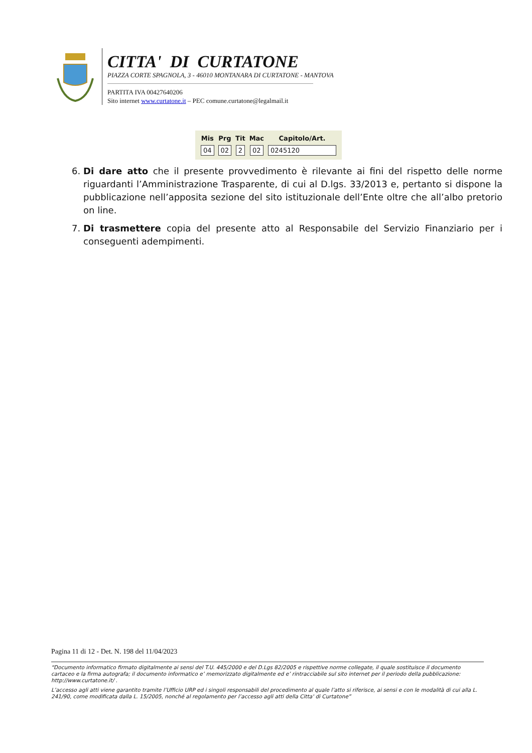CITTA' DI CURTATONE
PIAZZA CORTE SPAGNOLA, 3 - 46010 MONTANARA DI CURTATONE - MANTOVA
PARTITA IVA 00427640206
Sito internet www.curtatone.it – PEC comune.curtatone@legalmail.it
| Mis | Prg | Tit | Mac | Capitolo/Art. |
| --- | --- | --- | --- | --- |
| 04 | 02 | 2 | 02 | 0245120 |
6. Di dare atto che il presente provvedimento è rilevante ai fini del rispetto delle norme riguardanti l’Amministrazione Trasparente, di cui al D.lgs. 33/2013 e, pertanto si dispone la pubblicazione nell’apposita sezione del sito istituzionale dell’Ente oltre che all’albo pretorio on line.
7. Di trasmettere copia del presente atto al Responsabile del Servizio Finanziario per i conseguenti adempimenti.
Pagina 11 di 12 - Det. N. 198 del 11/04/2023
“Documento informatico firmato digitalmente ai sensi del T.U. 445/2000 e del D.Lgs 82/2005 e rispettive norme collegate, il quale sostituisce il documento cartaceo e la firma autografa; il documento informatico e’ memorizzato digitalmente ed e’ rintracciabile sul sito internet per il periodo della pubblicazione: http://www.curtatone.it/ .
L’accesso agli atti viene garantito tramite l’Ufficio URP ed i singoli responsabili del procedimento al quale l’atto si riferisce, ai sensi e con le modalità di cui alla L. 241/90, come modificata dalla L. 15/2005, nonché al regolamento per l’accesso agli atti della Citta' di Curtatone”